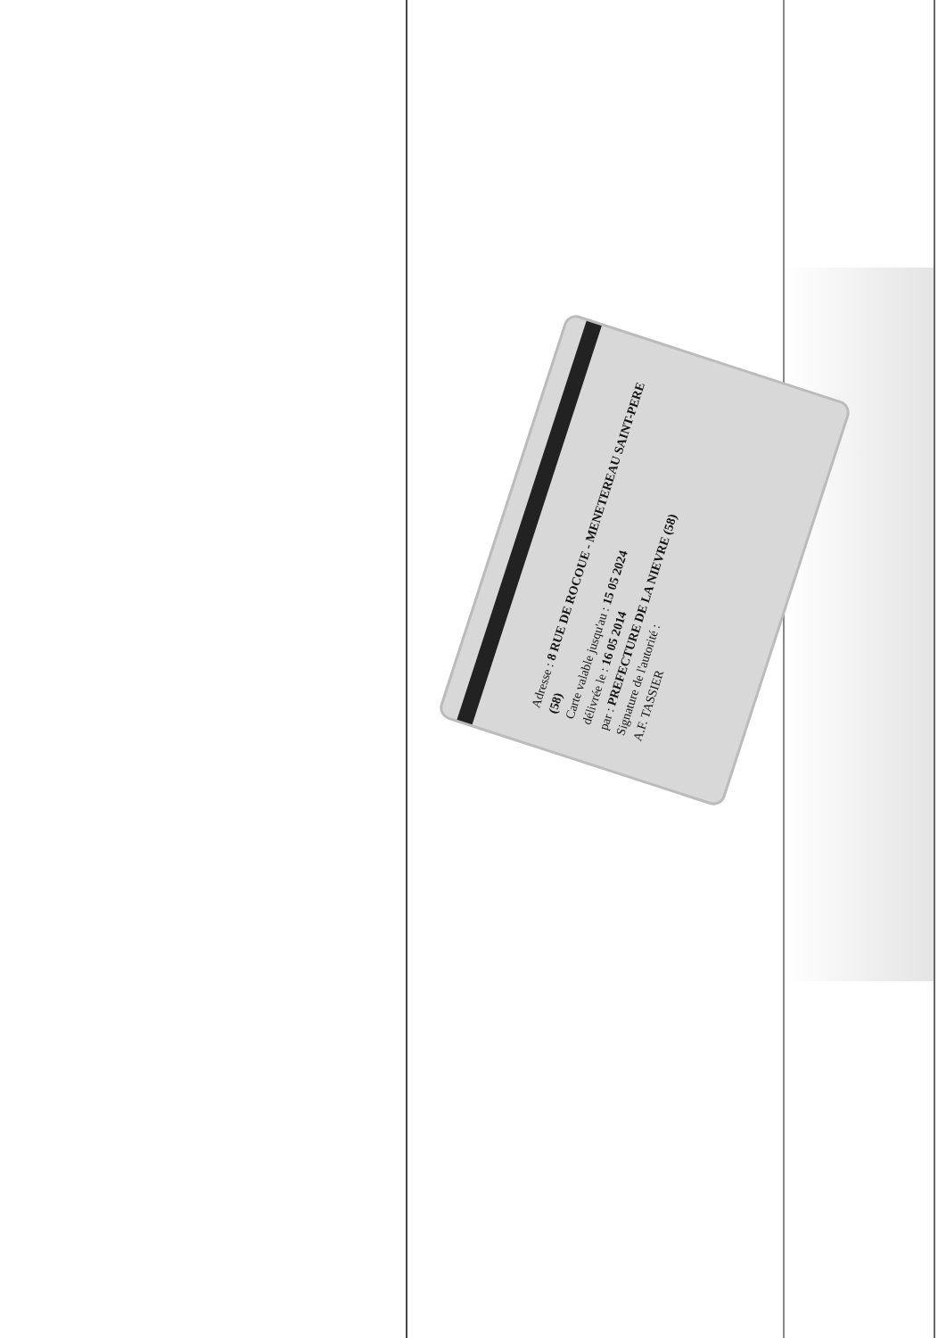Adresse : 8 RUE DE ROCOUE - MENETEREAU SAINT-PERE (58)
Carte valable jusqu'au : 15 05 2024
délivrée le : 16 05 2014
par : PREFECTURE DE LA NIEVRE (58)
Signature de l'autorité :
A.F. TASSIER